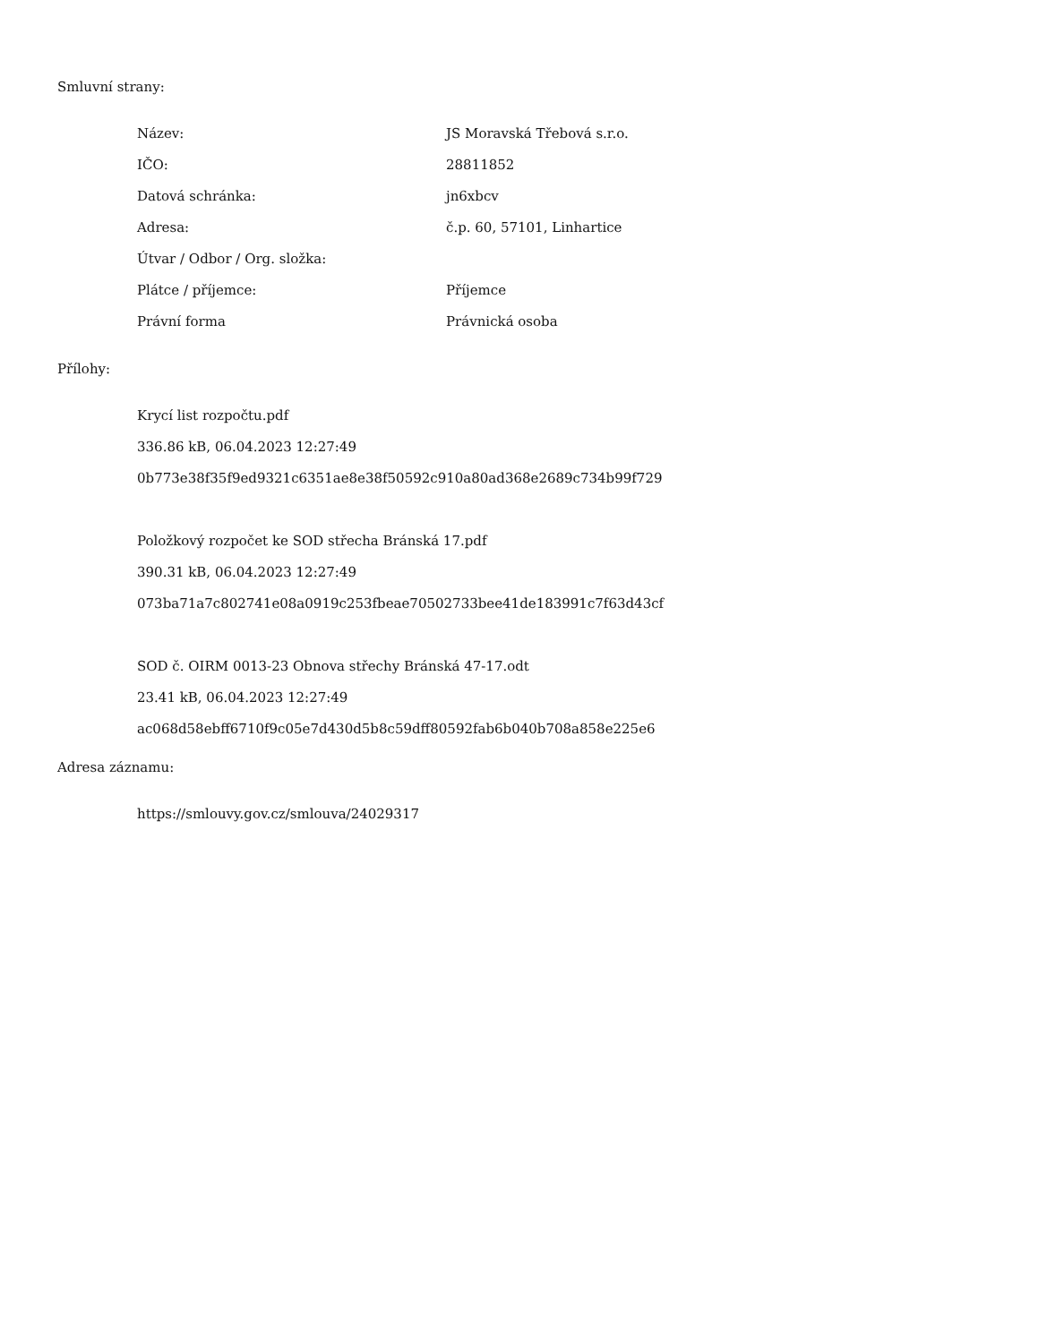Smluvní strany:
| Název: | JS Moravská Třebová s.r.o. |
| IČO: | 28811852 |
| Datová schránka: | jn6xbcv |
| Adresa: | č.p. 60, 57101, Linhartice |
| Útvar / Odbor / Org. složka: | |
| Plátce / příjemce: | Příjemce |
| Právní forma | Právnická osoba |
Přílohy:
Krycí list rozpočtu.pdf
336.86 kB, 06.04.2023 12:27:49
0b773e38f35f9ed9321c6351ae8e38f50592c910a80ad368e2689c734b99f729
Položkový rozpočet ke SOD střecha Bránská 17.pdf
390.31 kB, 06.04.2023 12:27:49
073ba71a7c802741e08a0919c253fbeae70502733bee41de183991c7f63d43cf
SOD č. OIRM 0013-23 Obnova střechy Bránská 47-17.odt
23.41 kB, 06.04.2023 12:27:49
ac068d58ebff6710f9c05e7d430d5b8c59dff80592fab6b040b708a858e225e6
Adresa záznamu:
https://smlouvy.gov.cz/smlouva/24029317